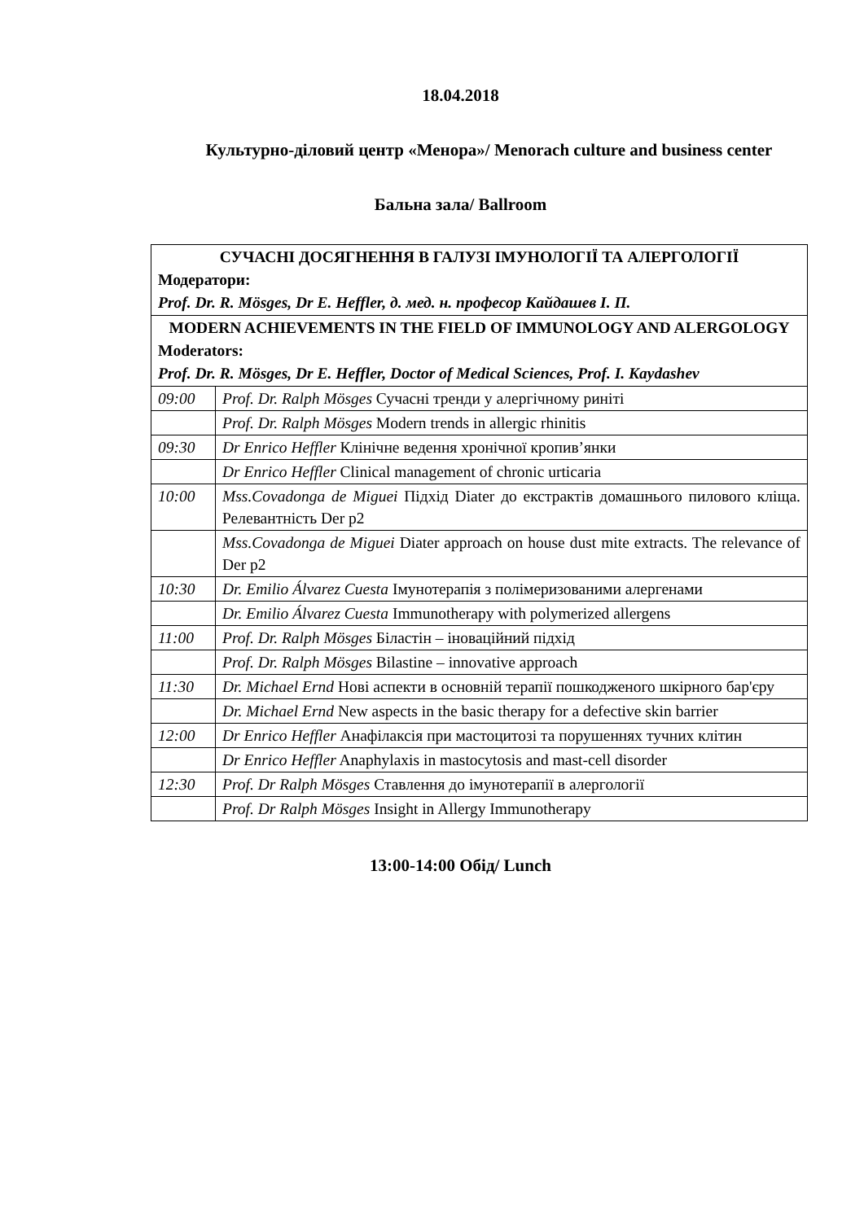18.04.2018
Культурно-діловий центр «Менора»/ Menorach culture and business center
Бальна зала/ Ballroom
| СУЧАСНІ ДОСЯГНЕННЯ В ГАЛУЗІ ІМУНОЛОГІЇ ТА АЛЕРГОЛОГІЇ Модератори: Prof. Dr. R. Mösges, Dr E. Heffler, д. мед. н. професор Кайдашев І. П. | |
| MODERN ACHIEVEMENTS IN THE FIELD OF IMMUNOLOGY AND ALERGOLOGY Moderators: Prof. Dr. R. Mösges, Dr E. Heffler, Doctor of Medical Sciences, Prof. I. Kaydashev | |
| 09:00 | Prof. Dr. Ralph Mösges Сучасні тренди у алергічному риніті |
| | Prof. Dr. Ralph Mösges Modern trends in allergic rhinitis |
| 09:30 | Dr Enrico Heffler Клінічне ведення хронічної кропив’янки |
| | Dr Enrico Heffler Clinical management of chronic urticaria |
| 10:00 | Mss.Covadonga de Miguei Підхід Diater до екстрактів домашнього пилового кліща. Релевантність Der p2 |
| | Mss.Covadonga de Miguei Diater approach on house dust mite extracts. The relevance of Der p2 |
| 10:30 | Dr. Emilio Álvarez Cuesta Імунотерапія з полімеризованими алергенами |
| | Dr. Emilio Álvarez Cuesta Immunotherapy with polymerized allergens |
| 11:00 | Prof. Dr. Ralph Mösges Біластін – іноваційний підхід |
| | Prof. Dr. Ralph Mösges Bilastine – innovative approach |
| 11:30 | Dr. Michael Ernd Нові аспекти в основній терапії пошкодженого шкірного бар'єру |
| | Dr. Michael Ernd New aspects in the basic therapy for a defective skin barrier |
| 12:00 | Dr Enrico Heffler Анафілаксія при мастоцитозі та порушеннях тучних клітин |
| | Dr Enrico Heffler Anaphylaxis in mastocytosis and mast-cell disorder |
| 12:30 | Prof. Dr Ralph Mösges Ставлення до імунотерапії в алергології |
| | Prof. Dr Ralph Mösges Insight in Allergy Immunotherapy |
13:00-14:00 Обід/ Lunch